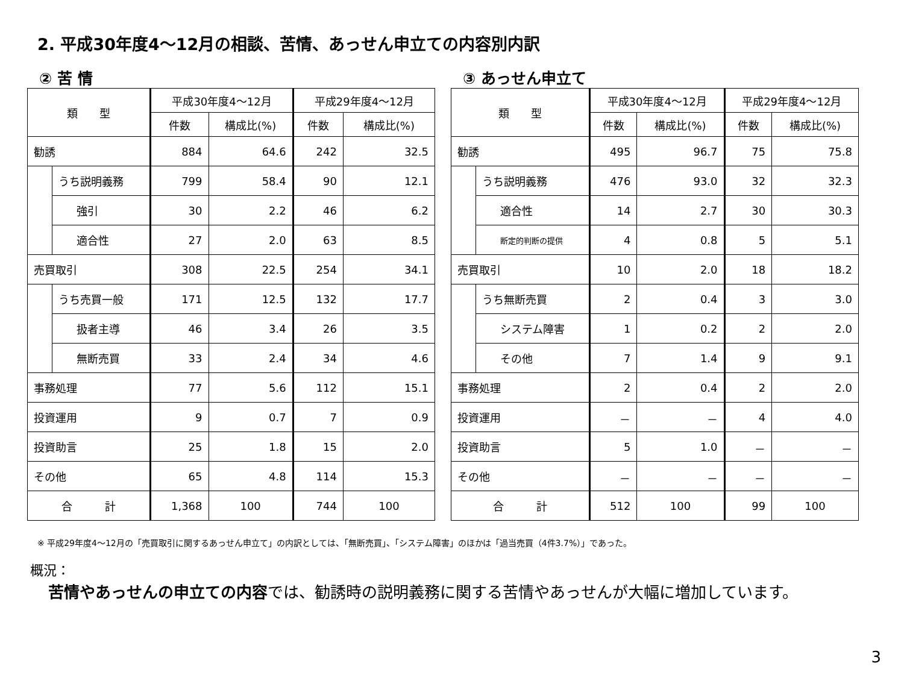2. 平成30年度4～12月の相談、苦情、あっせん申立ての内容別内訳
② 苦 情
| 類 型 | | 平成30年度4～12月 | | 平成29年度4～12月 | |
| --- | --- | --- | --- | --- | --- |
| | | 件数 | 構成比(%) | 件数 | 構成比(%) |
| 勧誘 | | 884 | 64.6 | 242 | 32.5 |
| | うち説明義務 | 799 | 58.4 | 90 | 12.1 |
| | 強引 | 30 | 2.2 | 46 | 6.2 |
| | 適合性 | 27 | 2.0 | 63 | 8.5 |
| 売買取引 | | 308 | 22.5 | 254 | 34.1 |
| | うち売買一般 | 171 | 12.5 | 132 | 17.7 |
| | 扱者主導 | 46 | 3.4 | 26 | 3.5 |
| | 無断売買 | 33 | 2.4 | 34 | 4.6 |
| 事務処理 | | 77 | 5.6 | 112 | 15.1 |
| 投資運用 | | 9 | 0.7 | 7 | 0.9 |
| 投資助言 | | 25 | 1.8 | 15 | 2.0 |
| その他 | | 65 | 4.8 | 114 | 15.3 |
| 合 計 | | 1,368 | 100 | 744 | 100 |
③ あっせん申立て
| 類 型 | | 平成30年度4～12月 | | 平成29年度4～12月 | |
| --- | --- | --- | --- | --- | --- |
| | | 件数 | 構成比(%) | 件数 | 構成比(%) |
| 勧誘 | | 495 | 96.7 | 75 | 75.8 |
| | うち説明義務 | 476 | 93.0 | 32 | 32.3 |
| | 適合性 | 14 | 2.7 | 30 | 30.3 |
| | 断定的判断の提供 | 4 | 0.8 | 5 | 5.1 |
| 売買取引 | | 10 | 2.0 | 18 | 18.2 |
| | うち無断売買 | 2 | 0.4 | 3 | 3.0 |
| | システム障害 | 1 | 0.2 | 2 | 2.0 |
| | その他 | 7 | 1.4 | 9 | 9.1 |
| 事務処理 | | 2 | 0.4 | 2 | 2.0 |
| 投資運用 | | － | － | 4 | 4.0 |
| 投資助言 | | 5 | 1.0 | － | － |
| その他 | | － | － | － | － |
| 合 計 | | 512 | 100 | 99 | 100 |
※ 平成29年度4～12月の「売買取引に関するあっせん申立て」の内訳としては、「無断売買」、「システム障害」のほかは「過当売買（4件3.7%）」であった。
概況：
苦情やあっせんの申立ての内容では、勧誘時の説明義務に関する苦情やあっせんが大幅に増加しています。
3